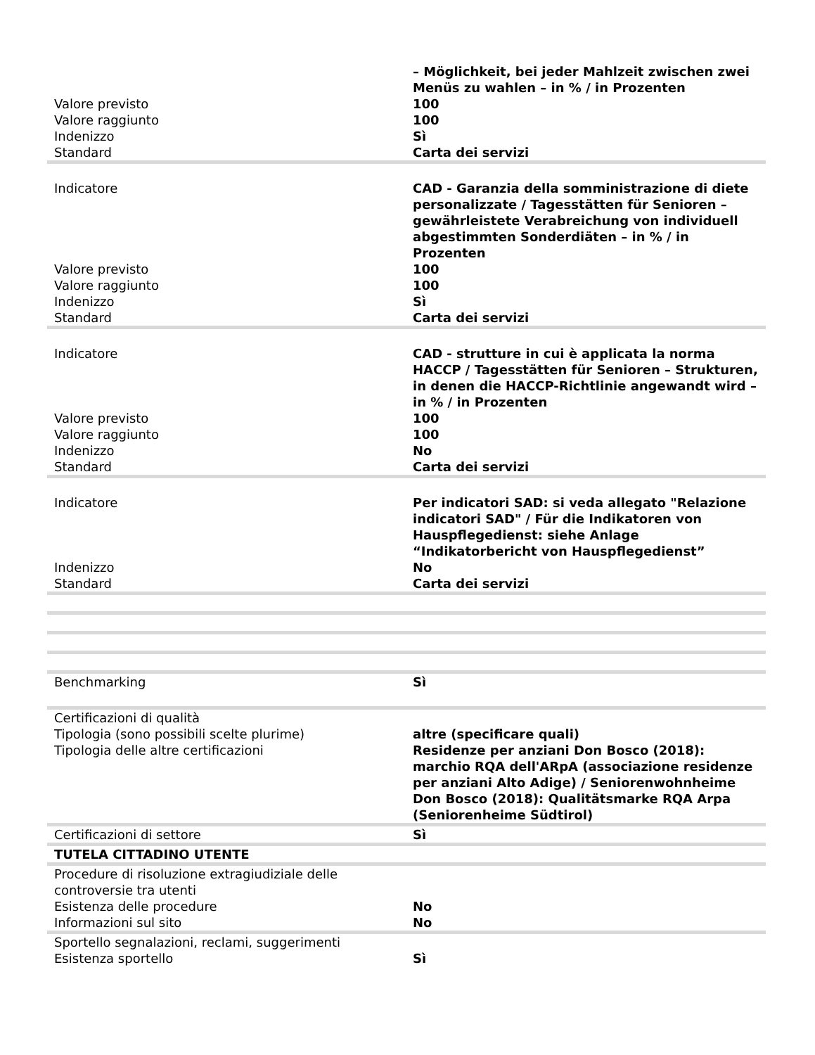| | – Möglichkeit, bei jeder Mahlzeit zwischen zwei Menüs zu wahlen – in % / in Prozenten |
| Valore previsto | 100 |
| Valore raggiunto | 100 |
| Indenizzo | Sì |
| Standard | Carta dei servizi |
| Indicatore | CAD - Garanzia della somministrazione di diete personalizzate / Tagesstätten für Senioren – gewährleistete Verabreichung von individuell abgestimmten Sonderdiäten – in % / in Prozenten |
| Valore previsto | 100 |
| Valore raggiunto | 100 |
| Indenizzo | Sì |
| Standard | Carta dei servizi |
| Indicatore | CAD - strutture in cui è applicata la norma HACCP / Tagesstätten für Senioren – Strukturen, in denen die HACCP-Richtlinie angewandt wird – in % / in Prozenten |
| Valore previsto | 100 |
| Valore raggiunto | 100 |
| Indenizzo | No |
| Standard | Carta dei servizi |
| Indicatore | Per indicatori SAD: si veda allegato "Relazione indicatori SAD" / Für die Indikatoren von Hauspflegedienst: siehe Anlage “Indikatorbericht von Hauspflegedienst” |
| Indenizzo | No |
| Standard | Carta dei servizi |
| Benchmarking | Sì |
| Certificazioni di qualità | |
| Tipologia (sono possibili scelte plurime) | altre (specificare quali) |
| Tipologia delle altre certificazioni | Residenze per anziani Don Bosco (2018): marchio RQA dell'ARpA (associazione residenze per anziani Alto Adige) / Seniorenwohnheime Don Bosco (2018): Qualitätsmarke RQA Arpa (Seniorenheime Südtirol) |
| Certificazioni di settore | Sì |
| TUTELA CITTADINO UTENTE | |
| Procedure di risoluzione extragiudiziale delle controversie tra utenti | |
| Esistenza delle procedure | No |
| Informazioni sul sito | No |
| Sportello segnalazioni, reclami, suggerimenti | |
| Esistenza sportello | Sì |